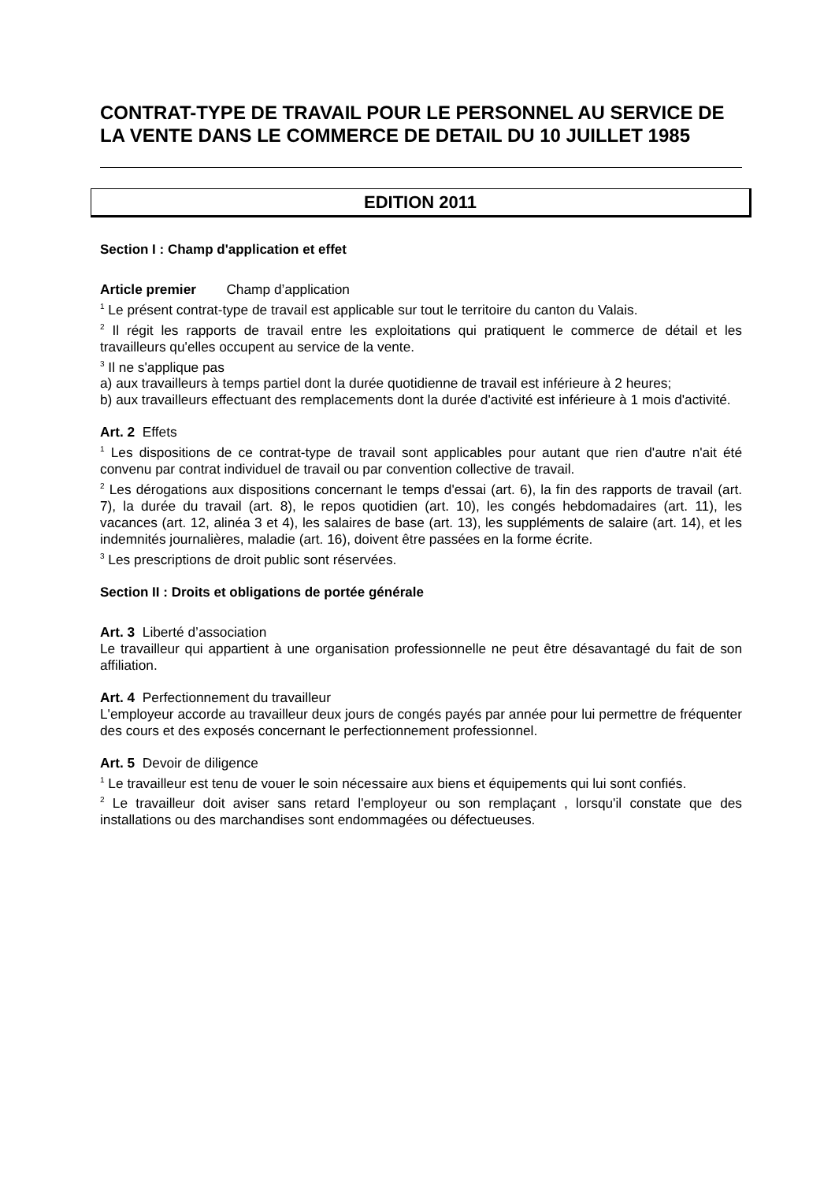CONTRAT-TYPE DE TRAVAIL POUR LE PERSONNEL AU SERVICE DE LA VENTE DANS LE COMMERCE DE DETAIL DU 10 JUILLET 1985
EDITION 2011
Section I : Champ d'application et effet
Article premier Champ d’application
<sup>1</sup> Le présent contrat-type de travail est applicable sur tout le territoire du canton du Valais.
<sup>2</sup> Il régit les rapports de travail entre les exploitations qui pratiquent le commerce de détail et les travailleurs qu'elles occupent au service de la vente.
<sup>3</sup> Il ne s'applique pas
a) aux travailleurs à temps partiel dont la durée quotidienne de travail est inférieure à 2 heures;
b) aux travailleurs effectuant des remplacements dont la durée d'activité est inférieure à 1 mois d'activité.
Art. 2 Effets
<sup>1</sup> Les dispositions de ce contrat-type de travail sont applicables pour autant que rien d'autre n'ait été convenu par contrat individuel de travail ou par convention collective de travail.
<sup>2</sup> Les dérogations aux dispositions concernant le temps d'essai (art. 6), la fin des rapports de travail (art. 7), la durée du travail (art. 8), le repos quotidien (art. 10), les congés hebdomadaires (art. 11), les vacances (art. 12, alinéa 3 et 4), les salaires de base (art. 13), les suppléments de salaire (art. 14), et les indemnités journalières, maladie (art. 16), doivent être passées en la forme écrite.
<sup>3</sup> Les prescriptions de droit public sont réservées.
Section II : Droits et obligations de portée générale
Art. 3 Liberté d’association
Le travailleur qui appartient à une organisation professionnelle ne peut être désavantagé du fait de son affiliation.
Art. 4 Perfectionnement du travailleur
L'employeur accorde au travailleur deux jours de congés payés par année pour lui permettre de fréquenter des cours et des exposés concernant le perfectionnement professionnel.
Art. 5 Devoir de diligence
<sup>1</sup> Le travailleur est tenu de vouer le soin nécessaire aux biens et équipements qui lui sont confiés.
<sup>2</sup> Le travailleur doit aviser sans retard l'employeur ou son remplaçant , lorsqu'il constate que des installations ou des marchandises sont endommagées ou défectueuses.